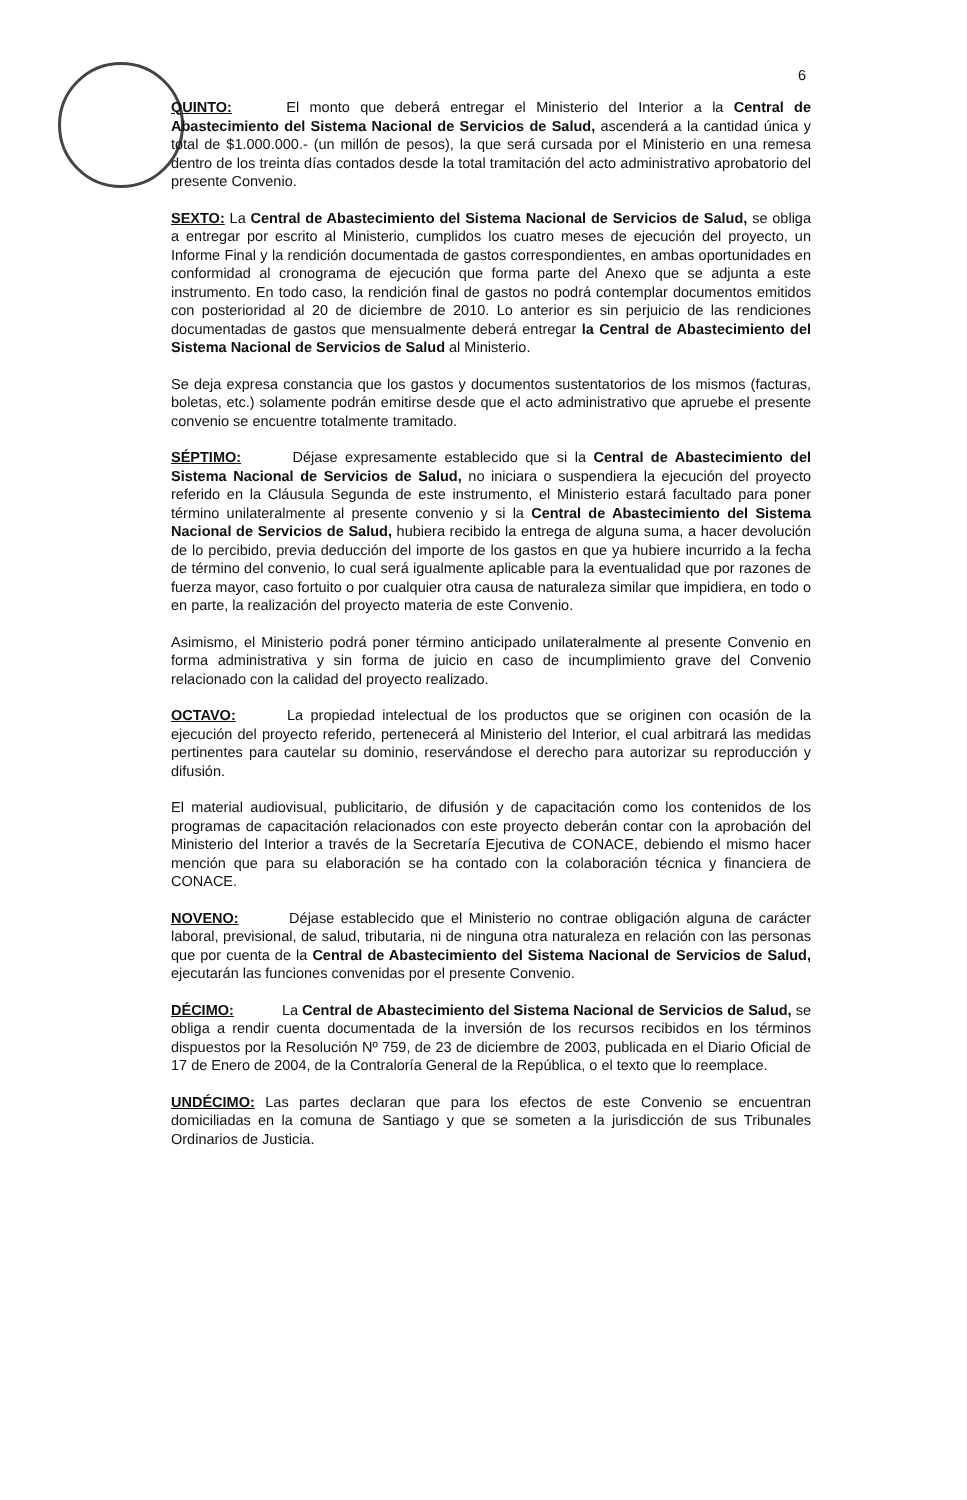6
QUINTO: El monto que deberá entregar el Ministerio del Interior a la Central de Abastecimiento del Sistema Nacional de Servicios de Salud, ascenderá a la cantidad única y total de $1.000.000.- (un millón de pesos), la que será cursada por el Ministerio en una remesa dentro de los treinta días contados desde la total tramitación del acto administrativo aprobatorio del presente Convenio.
SEXTO: La Central de Abastecimiento del Sistema Nacional de Servicios de Salud, se obliga a entregar por escrito al Ministerio, cumplidos los cuatro meses de ejecución del proyecto, un Informe Final y la rendición documentada de gastos correspondientes, en ambas oportunidades en conformidad al cronograma de ejecución que forma parte del Anexo que se adjunta a este instrumento. En todo caso, la rendición final de gastos no podrá contemplar documentos emitidos con posterioridad al 20 de diciembre de 2010. Lo anterior es sin perjuicio de las rendiciones documentadas de gastos que mensualmente deberá entregar la Central de Abastecimiento del Sistema Nacional de Servicios de Salud al Ministerio.
Se deja expresa constancia que los gastos y documentos sustentatorios de los mismos (facturas, boletas, etc.) solamente podrán emitirse desde que el acto administrativo que apruebe el presente convenio se encuentre totalmente tramitado.
SÉPTIMO: Déjase expresamente establecido que si la Central de Abastecimiento del Sistema Nacional de Servicios de Salud, no iniciara o suspendiera la ejecución del proyecto referido en la Cláusula Segunda de este instrumento, el Ministerio estará facultado para poner término unilateralmente al presente convenio y si la Central de Abastecimiento del Sistema Nacional de Servicios de Salud, hubiera recibido la entrega de alguna suma, a hacer devolución de lo percibido, previa deducción del importe de los gastos en que ya hubiere incurrido a la fecha de término del convenio, lo cual será igualmente aplicable para la eventualidad que por razones de fuerza mayor, caso fortuito o por cualquier otra causa de naturaleza similar que impidiera, en todo o en parte, la realización del proyecto materia de este Convenio.
Asimismo, el Ministerio podrá poner término anticipado unilateralmente al presente Convenio en forma administrativa y sin forma de juicio en caso de incumplimiento grave del Convenio relacionado con la calidad del proyecto realizado.
OCTAVO: La propiedad intelectual de los productos que se originen con ocasión de la ejecución del proyecto referido, pertenecerá al Ministerio del Interior, el cual arbitrará las medidas pertinentes para cautelar su dominio, reservándose el derecho para autorizar su reproducción y difusión.
El material audiovisual, publicitario, de difusión y de capacitación como los contenidos de los programas de capacitación relacionados con este proyecto deberán contar con la aprobación del Ministerio del Interior a través de la Secretaría Ejecutiva de CONACE, debiendo el mismo hacer mención que para su elaboración se ha contado con la colaboración técnica y financiera de CONACE.
NOVENO: Déjase establecido que el Ministerio no contrae obligación alguna de carácter laboral, previsional, de salud, tributaria, ni de ninguna otra naturaleza en relación con las personas que por cuenta de la Central de Abastecimiento del Sistema Nacional de Servicios de Salud, ejecutarán las funciones convenidas por el presente Convenio.
DÉCIMO: La Central de Abastecimiento del Sistema Nacional de Servicios de Salud, se obliga a rendir cuenta documentada de la inversión de los recursos recibidos en los términos dispuestos por la Resolución Nº 759, de 23 de diciembre de 2003, publicada en el Diario Oficial de 17 de Enero de 2004, de la Contraloría General de la República, o el texto que lo reemplace.
UNDÉCIMO: Las partes declaran que para los efectos de este Convenio se encuentran domiciliadas en la comuna de Santiago y que se someten a la jurisdicción de sus Tribunales Ordinarios de Justicia.